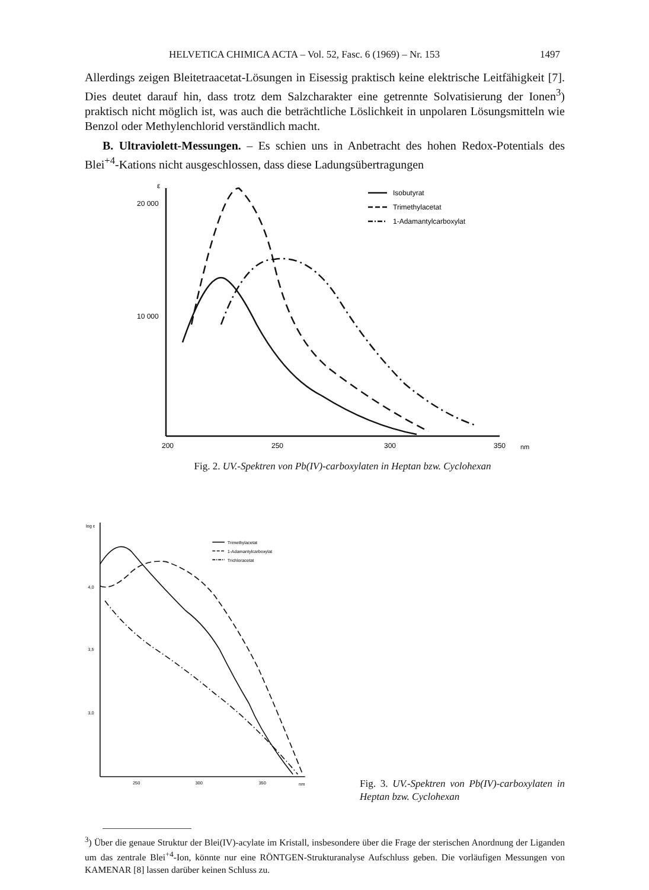HELVETICA CHIMICA ACTA – Vol. 52, Fasc. 6 (1969) – Nr. 153 1497
Allerdings zeigen Bleitetraacetat-Lösungen in Eisessig praktisch keine elektrische Leitfähigkeit [7]. Dies deutet darauf hin, dass trotz dem Salzcharakter eine getrennte Solvatisierung der Ionen<sup>3</sup>) praktisch nicht möglich ist, was auch die beträchtliche Löslichkeit in unpolaren Lösungsmitteln wie Benzol oder Methylenchlorid verständlich macht.
B. Ultraviolett-Messungen. – Es schien uns in Anbetracht des hohen Redox-Potentials des Blei<sup>+4</sup>-Kations nicht ausgeschlossen, dass diese Ladungsübertragungen
ε
20 000
10 000
Isobutyrat
Trimethylacetat
1-Adamantylcarboxylat
200
250
300
350
nm
Fig. 2. UV.-Spektren von Pb(IV)-carboxylaten in Heptan bzw. Cyclohexan
log ε
4,0
3,5
3,0
Trimethylacetat
1-Adamantylcarboxylat
Trichloracetat
250
300
350
nm
Fig. 3. UV.-Spektren von Pb(IV)-carboxylaten in Heptan bzw. Cyclohexan
<sup>3</sup>) Über die genaue Struktur der Blei(IV)-acylate im Kristall, insbesondere über die Frage der sterischen Anordnung der Liganden um das zentrale Blei<sup>+4</sup>-Ion, könnte nur eine RÖNTGEN-Strukturanalyse Aufschluss geben. Die vorläufigen Messungen von KAMENAR [8] lassen darüber keinen Schluss zu.